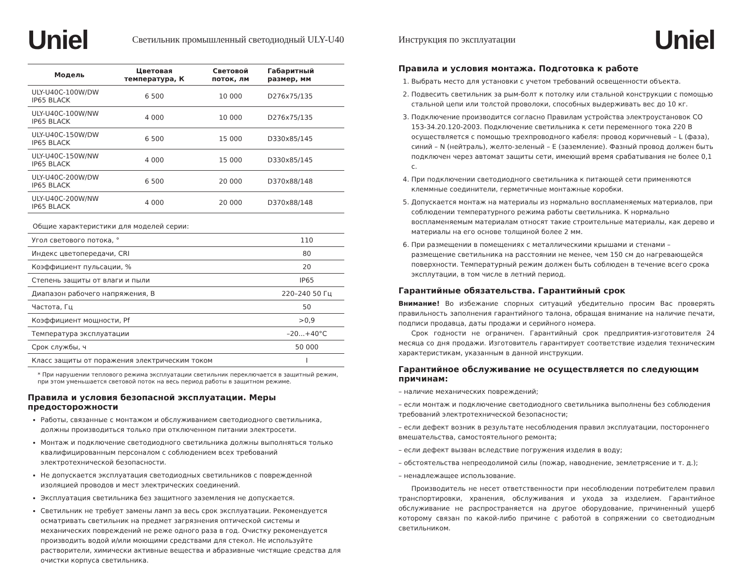Uniel Светильник промышленный светодиодный ULY-U40
| Модель | Цветовая температура, К | Световой поток, лм | Габаритный размер, мм |
| --- | --- | --- | --- |
| ULY-U40C-100W/DW IP65 BLACK | 6 500 | 10 000 | D276x75/135 |
| ULY-U40C-100W/NW IP65 BLACK | 4 000 | 10 000 | D276x75/135 |
| ULY-U40C-150W/DW IP65 BLACK | 6 500 | 15 000 | D330x85/145 |
| ULY-U40C-150W/NW IP65 BLACK | 4 000 | 15 000 | D330x85/145 |
| ULY-U40C-200W/DW IP65 BLACK | 6 500 | 20 000 | D370x88/148 |
| ULY-U40C-200W/NW IP65 BLACK | 4 000 | 20 000 | D370x88/148 |
Общие характеристики для моделей серии:
| Угол светового потока, ° | 110 |
| Индекс цветопередачи, CRI | 80 |
| Коэффициент пульсации, % | 20 |
| Степень защиты от влаги и пыли | IP65 |
| Диапазон рабочего напряжения, В | 220–240 50 Гц |
| Частота, Гц | 50 |
| Коэффициент мощности, Pf | >0,9 |
| Температура эксплуатации | –20...+40°С |
| Срок службы, ч | 50 000 |
| Класс защиты от поражения электрическим током | I |
* При нарушении теплового режима эксплуатации светильник переключается в защитный режим,
при этом уменьшается световой поток на весь период работы в защитном режиме.
Правила и условия безопасной эксплуатации. Меры предосторожности
Работы, связанные с монтажом и обслуживанием светодиодного светильника, должны производиться только при отключенном питании электросети.
Монтаж и подключение светодиодного светильника должны выполняться только квалифицированным персоналом с соблюдением всех требований электротехнической безопасности.
Не допускается эксплуатация светодиодных светильников с поврежденной изоляцией проводов и мест электрических соединений.
Эксплуатация светильника без защитного заземления не допускается.
Светильник не требует замены ламп за весь срок эксплуатации. Рекомендуется осматривать светильник на предмет загрязнения оптической системы и механических повреждений не реже одного раза в год. Очистку рекомендуется производить водой и/или моющими средствами для стекол. Не используйте растворители, химически активные вещества и абразивные чистящие средства для очистки корпуса светильника.
Инструкция по эксплуатации Uniel
Правила и условия монтажа. Подготовка к работе
1. Выбрать место для установки с учетом требований освещенности объекта.
2. Подвесить светильник за рым-болт к потолку или стальной конструкции с помощью стальной цепи или толстой проволоки, способных выдерживать вес до 10 кг.
3. Подключение производится согласно Правилам устройства электроустановок СО 153-34.20.120-2003. Подключение светильника к сети переменного тока 220 В осуществляется с помощью трехпроводного кабеля: провод коричневый – L (фаза), синий – N (нейтраль), желто-зеленый – E (заземление). Фазный провод должен быть подключен через автомат защиты сети, имеющий время срабатывания не более 0,1 с.
4. При подключении светодиодного светильника к питающей сети применяются клеммные соединители, герметичные монтажные коробки.
5. Допускается монтаж на материалы из нормально воспламеняемых материалов, при соблюдении температурного режима работы светильника. К нормально воспламеняемым материалам относят такие строительные материалы, как дерево и материалы на его основе толщиной более 2 мм.
6. При размещении в помещениях с металлическими крышами и стенами – размещение светильника на расстоянии не менее, чем 150 см до нагревающейся поверхности. Температурный режим должен быть соблюден в течение всего срока эксплутации, в том числе в летний период.
Гарантийные обязательства. Гарантийный срок
Внимание! Во избежание спорных ситуаций убедительно просим Вас проверять правильность заполнения гарантийного талона, обращая внимание на наличие печати, подписи продавца, даты продажи и серийного номера.
Срок годности не ограничен. Гарантийный срок предприятия-изготовителя 24 месяца со дня продажи. Изготовитель гарантирует соответствие изделия техническим характеристикам, указанным в данной инструкции.
Гарантийное обслуживание не осуществляется по следующим причинам:
– наличие механических повреждений;
– если монтаж и подключение светодиодного светильника выполнены без соблюдения требований электротехнической безопасности;
– если дефект возник в результате несоблюдения правил эксплуатации, постороннего вмешательства, самостоятельного ремонта;
– если дефект вызван вследствие погружения изделия в воду;
– обстоятельства непреодолимой силы (пожар, наводнение, землетрясение и т. д.);
– ненадлежащее использование.
Производитель не несет ответственности при несоблюдении потребителем правил транспортировки, хранения, обслуживания и ухода за изделием. Гарантийное обслуживание не распространяется на другое оборудование, причиненный ущерб которому связан по какой-либо причине с работой в сопряжении со светодиодным светильником.